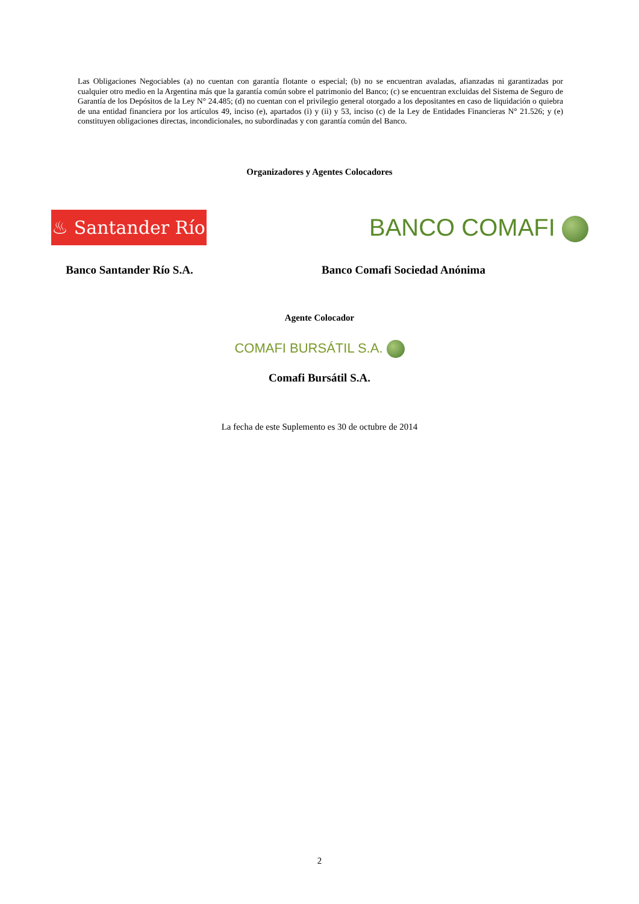Las Obligaciones Negociables (a) no cuentan con garantía flotante o especial; (b) no se encuentran avaladas, afianzadas ni garantizadas por cualquier otro medio en la Argentina más que la garantía común sobre el patrimonio del Banco; (c) se encuentran excluidas del Sistema de Seguro de Garantía de los Depósitos de la Ley N° 24.485; (d) no cuentan con el privilegio general otorgado a los depositantes en caso de liquidación o quiebra de una entidad financiera por los artículos 49, inciso (e), apartados (i) y (ii) y 53, inciso (c) de la Ley de Entidades Financieras N° 21.526; y (e) constituyen obligaciones directas, incondicionales, no subordinadas y con garantía común del Banco.
Organizadores y Agentes Colocadores
♨ Santander Río
Banco Santander Río S.A.
BANCO COMAFI
Banco Comafi Sociedad Anónima
Agente Colocador
COMAFI BURSÁTIL S.A.
Comafi Bursátil S.A.
La fecha de este Suplemento es 30 de octubre de 2014
2